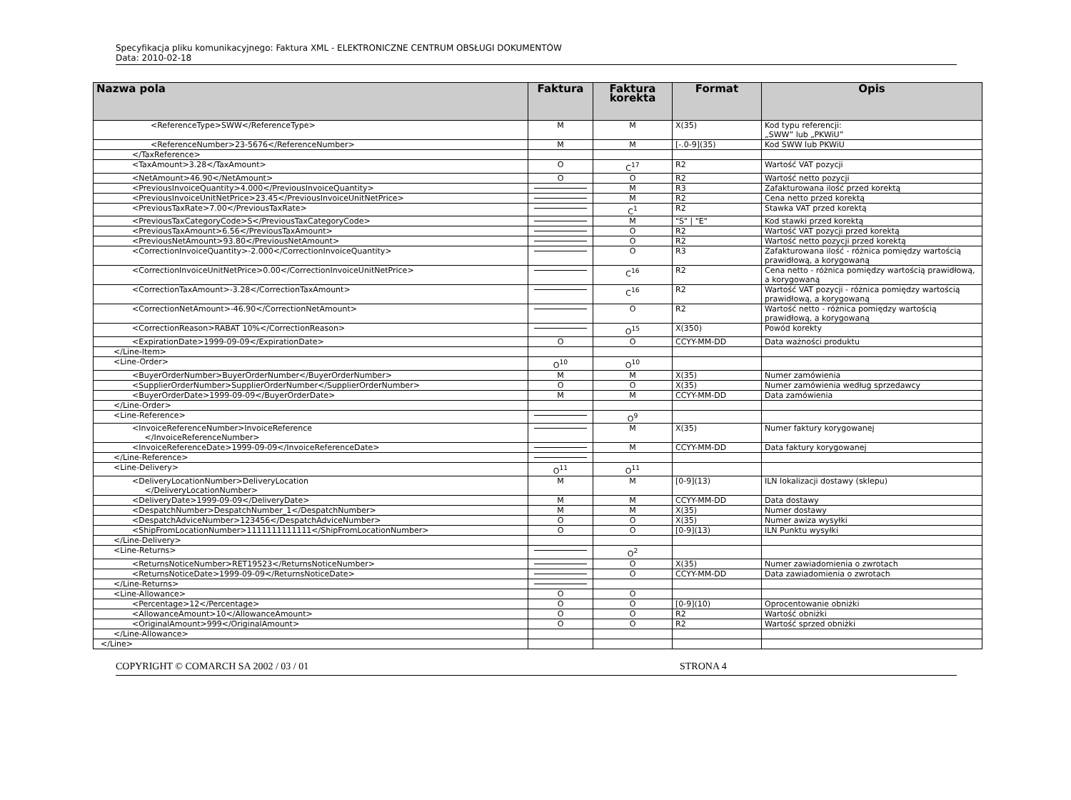Specyfikacja pliku komunikacyjnego: Faktura XML - ELEKTRONICZNE CENTRUM OBSŁUGI DOKUMENTÓW
Data: 2010-02-18
| Nazwa pola | Faktura | Faktura korekta | Format | Opis |
| --- | --- | --- | --- | --- |
| <ReferenceType>SWW</ReferenceType> | M | M | X(35) | Kod typu referencji: „SWW” lub „PKWiU” |
| <ReferenceNumber>23-5676</ReferenceNumber> | M | M | [-.0-9](35) | Kod SWW lub PKWiU |
| </TaxReference> | | | | |
| <TaxAmount>3.28</TaxAmount> | O | C<sup>17</sup> | R2 | Wartość VAT pozycji |
| <NetAmount>46.90</NetAmount> | O | O | R2 | Wartość netto pozycji |
| <PreviousInvoiceQuantity>4.000</PreviousInvoiceQuantity> | | M | R3 | Zafakturowana ilość przed korektą |
| <PreviousInvoiceUnitNetPrice>23.45</PreviousInvoiceUnitNetPrice> | | M | R2 | Cena netto przed korektą |
| <PreviousTaxRate>7.00</PreviousTaxRate> | | C<sup>1</sup> | R2 | Stawka VAT przed korektą |
| <PreviousTaxCategoryCode>S</PreviousTaxCategoryCode> | | M | "S" / "E" | Kod stawki przed korektą |
| <PreviousTaxAmount>6.56</PreviousTaxAmount> | | O | R2 | Wartość VAT pozycji przed korektą |
| <PreviousNetAmount>93.80</PreviousNetAmount> | | O | R2 | Wartość netto pozycji przed korektą |
| <CorrectionInvoiceQuantity>-2.000</CorrectionInvoiceQuantity> | | O | R3 | Zafakturowana ilość - różnica pomiędzy wartością prawidłową, a korygowaną |
| <CorrectionInvoiceUnitNetPrice>0.00</CorrectionInvoiceUnitNetPrice> | | C<sup>16</sup> | R2 | Cena netto - różnica pomiędzy wartością prawidłową, a korygowaną |
| <CorrectionTaxAmount>-3.28</CorrectionTaxAmount> | | C<sup>16</sup> | R2 | Wartość VAT pozycji - różnica pomiędzy wartością prawidłową, a korygowaną |
| <CorrectionNetAmount>-46.90</CorrectionNetAmount> | | O | R2 | Wartość netto - różnica pomiędzy wartością prawidłową, a korygowaną |
| <CorrectionReason>RABAT 10%</CorrectionReason> | | O<sup>15</sup> | X(350) | Powód korekty |
| <ExpirationDate>1999-09-09</ExpirationDate> | O | O | CCYY-MM-DD | Data ważności produktu |
| </Line-Item> | | | | |
| <Line-Order> | O<sup>10</sup> | O<sup>10</sup> | | |
| <BuyerOrderNumber>BuyerOrderNumber</BuyerOrderNumber> | M | M | X(35) | Numer zamówienia |
| <SupplierOrderNumber>SupplierOrderNumber</SupplierOrderNumber> | O | O | X(35) | Numer zamówienia według sprzedawcy |
| <BuyerOrderDate>1999-09-09</BuyerOrderDate> | M | M | CCYY-MM-DD | Data zamówienia |
| </Line-Order> | | | | |
| <Line-Reference> | | O<sup>9</sup> | | |
| <InvoiceReferenceNumber>InvoiceReference </InvoiceReferenceNumber> | | M | X(35) | Numer faktury korygowanej |
| <InvoiceReferenceDate>1999-09-09</InvoiceReferenceDate> | | M | CCYY-MM-DD | Data faktury korygowanej |
| </Line-Reference> | | | | |
| <Line-Delivery> | O<sup>11</sup> | O<sup>11</sup> | | |
| <DeliveryLocationNumber>DeliveryLocation </DeliveryLocationNumber> | M | M | [0-9](13) | ILN lokalizacji dostawy (sklepu) |
| <DeliveryDate>1999-09-09</DeliveryDate> | M | M | CCYY-MM-DD | Data dostawy |
| <DespatchNumber>DespatchNumber_1</DespatchNumber> | M | M | X(35) | Numer dostawy |
| <DespatchAdviceNumber>123456</DespatchAdviceNumber> | O | O | X(35) | Numer awiza wysyłki |
| <ShipFromLocationNumber>1111111111111</ShipFromLocationNumber> | O | O | [0-9](13) | ILN Punktu wysyłki |
| </Line-Delivery> | | | | |
| <Line-Returns> | | O<sup>2</sup> | | |
| <ReturnsNoticeNumber>RET19523</ReturnsNoticeNumber> | | O | X(35) | Numer zawiadomienia o zwrotach |
| <ReturnsNoticeDate>1999-09-09</ReturnsNoticeDate> | | O | CCYY-MM-DD | Data zawiadomienia o zwrotach |
| </Line-Returns> | | | | |
| <Line-Allowance> | O | O | | |
| <Percentage>12</Percentage> | O | O | [0-9](10) | Oprocentowanie obniżki |
| <AllowanceAmount>10</AllowanceAmount> | O | O | R2 | Wartość obniżki |
| <OriginalAmount>999</OriginalAmount> | O | O | R2 | Wartość sprzed obniżki |
| </Line-Allowance> | | | | |
| </Line> | | | | |
COPYRIGHT © COMARCH SA 2002 / 03 / 01 STRONA 4